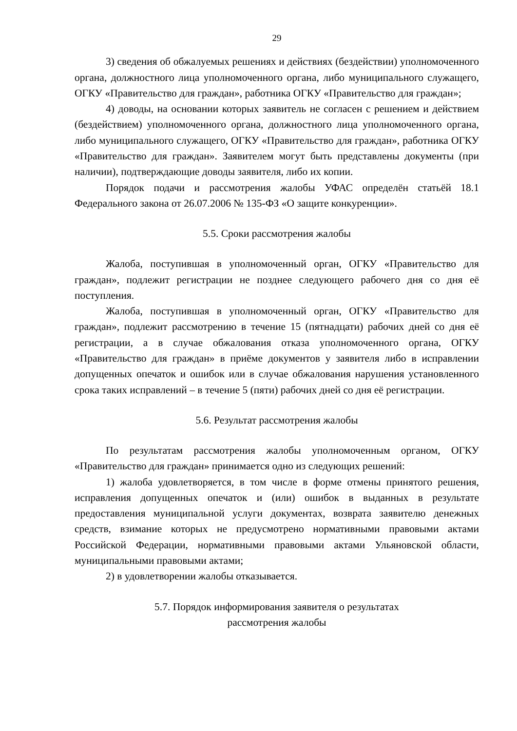29
3) сведения об обжалуемых решениях и действиях (бездействии) уполномоченного органа, должностного лица уполномоченного органа, либо муниципального служащего, ОГКУ «Правительство для граждан», работника ОГКУ «Правительство для граждан»;
4) доводы, на основании которых заявитель не согласен с решением и действием (бездействием) уполномоченного органа, должностного лица уполномоченного органа, либо муниципального служащего, ОГКУ «Правительство для граждан», работника ОГКУ «Правительство для граждан». Заявителем могут быть представлены документы (при наличии), подтверждающие доводы заявителя, либо их копии.
Порядок подачи и рассмотрения жалобы УФАС определён статьёй 18.1 Федерального закона от 26.07.2006 № 135-ФЗ «О защите конкуренции».
5.5. Сроки рассмотрения жалобы
Жалоба, поступившая в уполномоченный орган, ОГКУ «Правительство для граждан», подлежит регистрации не позднее следующего рабочего дня со дня её поступления.
Жалоба, поступившая в уполномоченный орган, ОГКУ «Правительство для граждан», подлежит рассмотрению в течение 15 (пятнадцати) рабочих дней со дня её регистрации, а в случае обжалования отказа уполномоченного органа, ОГКУ «Правительство для граждан» в приёме документов у заявителя либо в исправлении допущенных опечаток и ошибок или в случае обжалования нарушения установленного срока таких исправлений – в течение 5 (пяти) рабочих дней со дня её регистрации.
5.6. Результат рассмотрения жалобы
По результатам рассмотрения жалобы уполномоченным органом, ОГКУ «Правительство для граждан» принимается одно из следующих решений:
1) жалоба удовлетворяется, в том числе в форме отмены принятого решения, исправления допущенных опечаток и (или) ошибок в выданных в результате предоставления муниципальной услуги документах, возврата заявителю денежных средств, взимание которых не предусмотрено нормативными правовыми актами Российской Федерации, нормативными правовыми актами Ульяновской области, муниципальными правовыми актами;
2) в удовлетворении жалобы отказывается.
5.7. Порядок информирования заявителя о результатах
рассмотрения жалобы